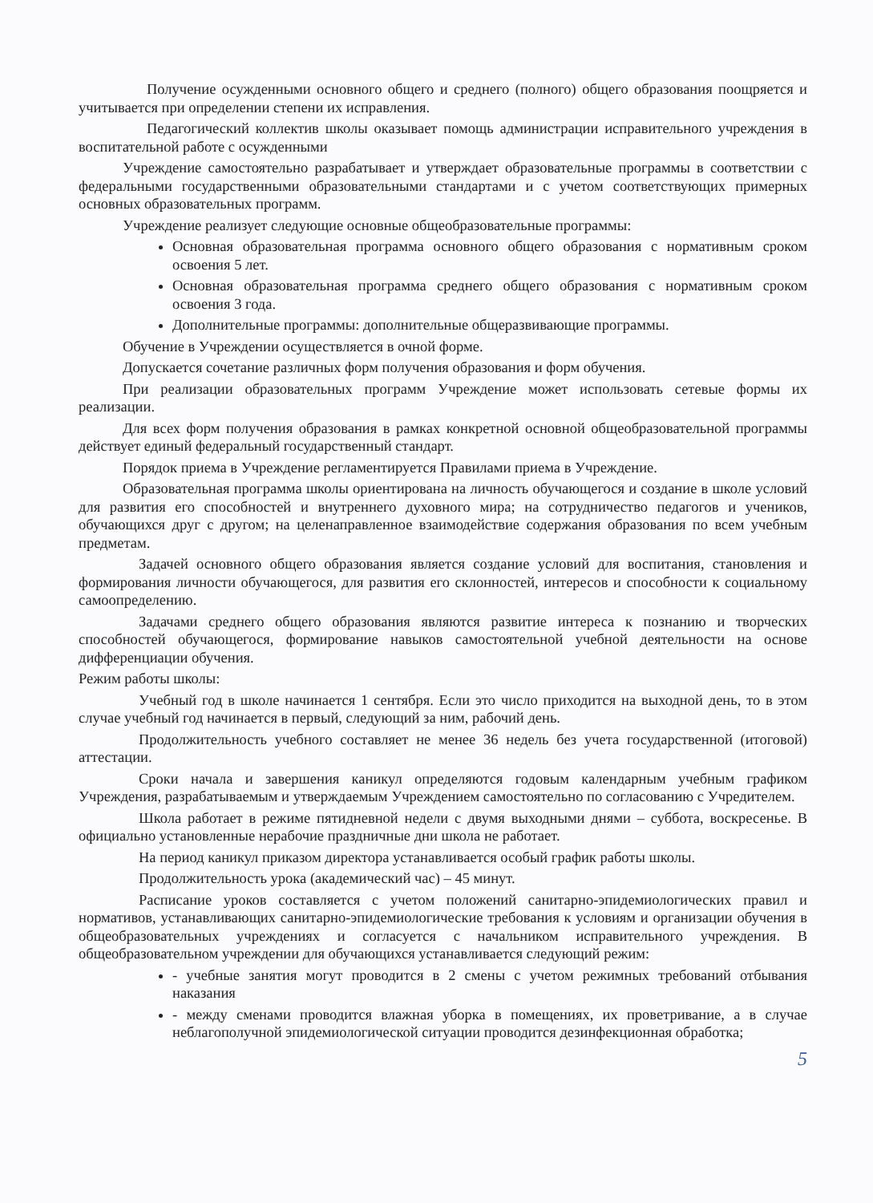Получение осужденными основного общего и среднего (полного) общего образования поощряется и учитывается при определении степени их исправления.
Педагогический коллектив школы оказывает помощь администрации исправительного учреждения в воспитательной работе с осужденными
Учреждение самостоятельно разрабатывает и утверждает образовательные программы в соответствии с федеральными государственными образовательными стандартами и с учетом соответствующих примерных основных образовательных программ.
Учреждение реализует следующие основные общеобразовательные программы:
Основная образовательная программа основного общего образования с нормативным сроком освоения 5 лет.
Основная образовательная программа среднего общего образования с нормативным сроком освоения 3 года.
Дополнительные программы: дополнительные общеразвивающие программы.
Обучение в Учреждении осуществляется в очной форме.
Допускается сочетание различных форм получения образования и форм обучения.
При реализации образовательных программ Учреждение может использовать сетевые формы их реализации.
Для всех форм получения образования в рамках конкретной основной общеобразовательной программы действует единый федеральный государственный стандарт.
Порядок приема в Учреждение регламентируется Правилами приема в Учреждение.
Образовательная программа школы ориентирована на личность обучающегося и создание в школе условий для развития его способностей и внутреннего духовного мира; на сотрудничество педагогов и учеников, обучающихся друг с другом; на целенаправленное взаимодействие содержания образования по всем учебным предметам.
Задачей основного общего образования является создание условий для воспитания, становления и формирования личности обучающегося, для развития его склонностей, интересов и способности к социальному самоопределению.
Задачами среднего общего образования являются развитие интереса к познанию и творческих способностей обучающегося, формирование навыков самостоятельной учебной деятельности на основе дифференциации обучения.
Режим работы школы:
Учебный год в школе начинается 1 сентября. Если это число приходится на выходной день, то в этом случае учебный год начинается в первый, следующий за ним, рабочий день.
Продолжительность учебного составляет не менее 36 недель без учета государственной (итоговой) аттестации.
Сроки начала и завершения каникул определяются годовым календарным учебным графиком Учреждения, разрабатываемым и утверждаемым Учреждением самостоятельно по согласованию с Учредителем.
Школа работает в режиме пятидневной недели с двумя выходными днями – суббота, воскресенье. В официально установленные нерабочие праздничные дни школа не работает.
На период каникул приказом директора устанавливается особый график работы школы.
Продолжительность урока (академический час) – 45 минут.
Расписание уроков составляется с учетом положений санитарно-эпидемиологических правил и нормативов, устанавливающих санитарно-эпидемиологические требования к условиям и организации обучения в общеобразовательных учреждениях и согласуется с начальником исправительного учреждения. В общеобразовательном учреждении для обучающихся устанавливается следующий режим:
- учебные занятия могут проводится в 2 смены с учетом режимных требований отбывания наказания
- между сменами проводится влажная уборка в помещениях, их проветривание, а в случае неблагополучной эпидемиологической ситуации проводится дезинфекционная обработка;
5